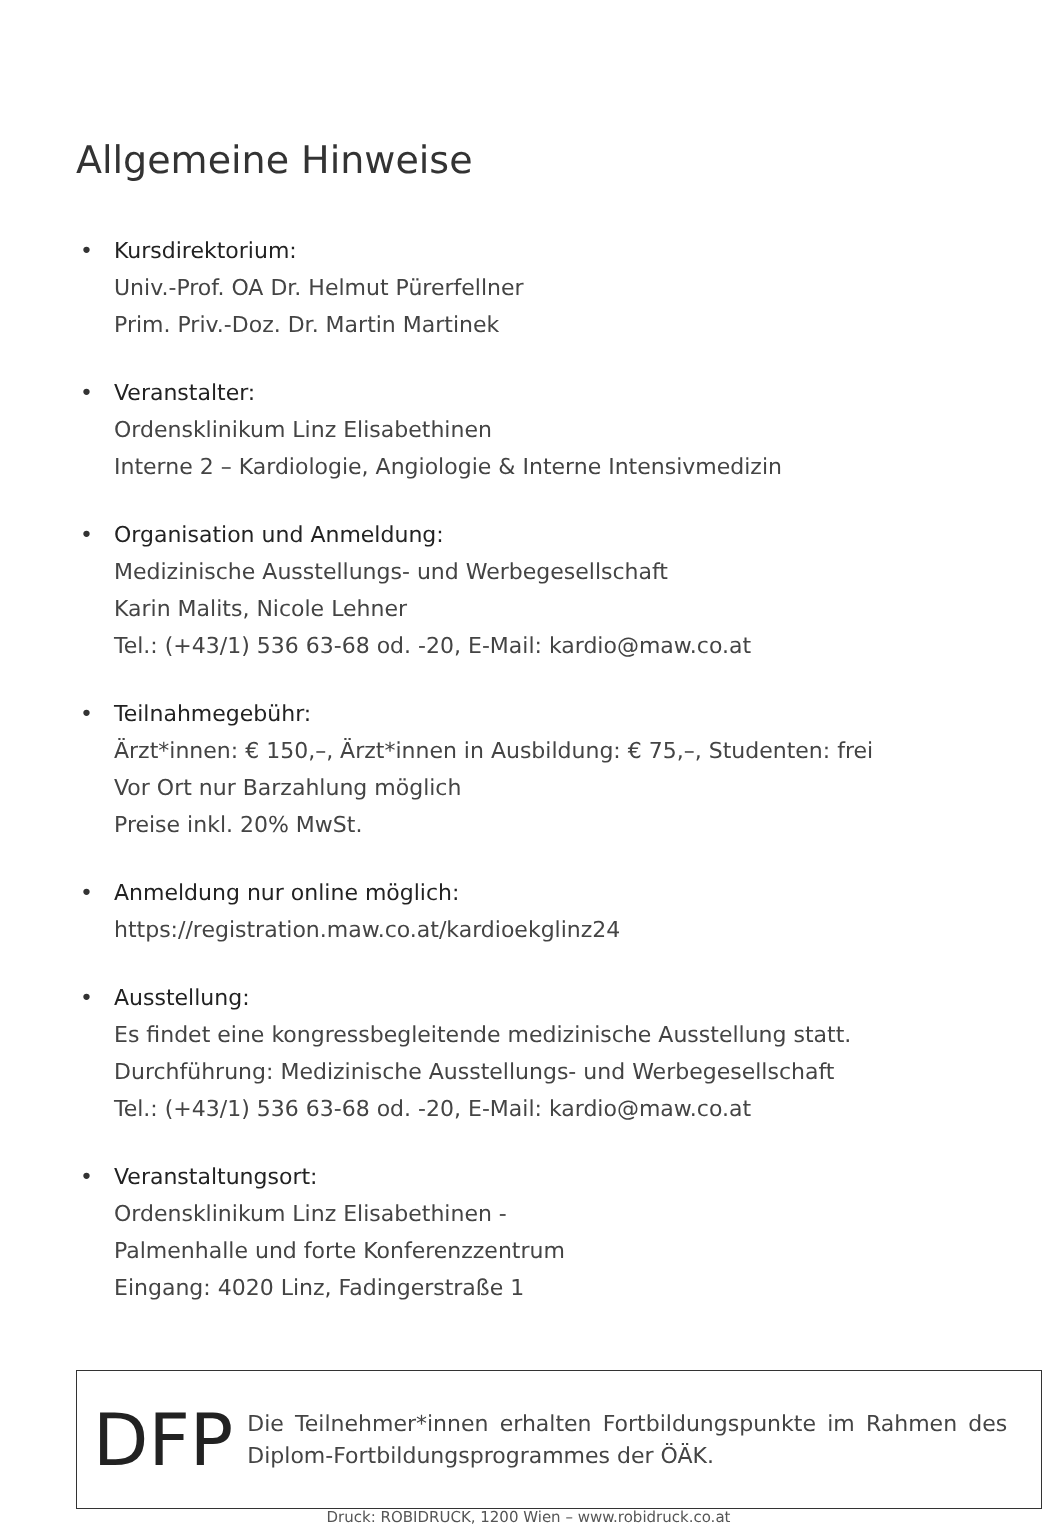Allgemeine Hinweise
Kursdirektorium:
Univ.-Prof. OA Dr. Helmut Pürerfellner
Prim. Priv.-Doz. Dr. Martin Martinek
Veranstalter:
Ordensklinikum Linz Elisabethinen
Interne 2 – Kardiologie, Angiologie & Interne Intensivmedizin
Organisation und Anmeldung:
Medizinische Ausstellungs- und Werbegesellschaft
Karin Malits, Nicole Lehner
Tel.: (+43/1) 536 63-68 od. -20, E-Mail: kardio@maw.co.at
Teilnahmegebühr:
Ärzt*innen: € 150,–, Ärzt*innen in Ausbildung: € 75,–, Studenten: frei
Vor Ort nur Barzahlung möglich
Preise inkl. 20% MwSt.
Anmeldung nur online möglich:
https://registration.maw.co.at/kardioekglinz24
Ausstellung:
Es findet eine kongressbegleitende medizinische Ausstellung statt.
Durchführung: Medizinische Ausstellungs- und Werbegesellschaft
Tel.: (+43/1) 536 63-68 od. -20, E-Mail: kardio@maw.co.at
Veranstaltungsort:
Ordensklinikum Linz Elisabethinen -
Palmenhalle und forte Konferenzzentrum
Eingang: 4020 Linz, Fadingerstraße 1
DFP
Die Teilnehmer*innen erhalten Fortbildungspunkte im Rahmen des Diplom-Fortbildungsprogrammes der ÖÄK.
Druck: ROBIDRUCK, 1200 Wien – www.robidruck.co.at